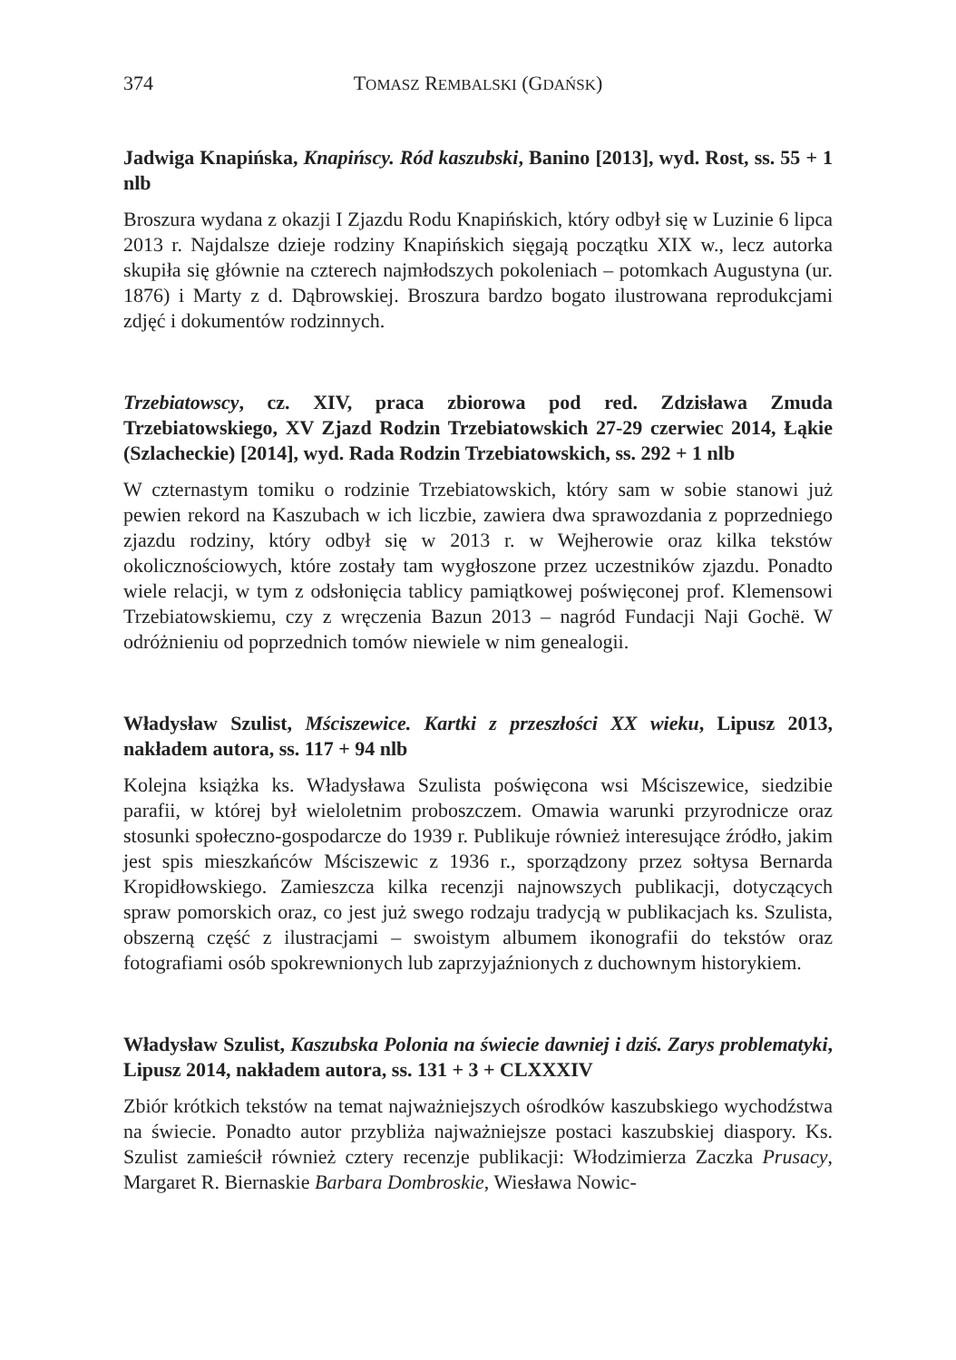374 TOMASZ REMBALSKI (GDAŃSK)
Jadwiga Knapińska, Knapińscy. Ród kaszubski, Banino [2013], wyd. Rost, ss. 55 + 1 nlb
Broszura wydana z okazji I Zjazdu Rodu Knapińskich, który odbył się w Luzinie 6 lipca 2013 r. Najdalsze dzieje rodziny Knapińskich sięgają początku XIX w., lecz autorka skupiła się głównie na czterech najmłodszych pokoleniach – potomkach Augustyna (ur. 1876) i Marty z d. Dąbrowskiej. Broszura bardzo bogato ilustrowana reprodukcjami zdjęć i dokumentów rodzinnych.
Trzebiatowscy, cz. XIV, praca zbiorowa pod red. Zdzisława Zmuda Trzebiatowskiego, XV Zjazd Rodzin Trzebiatowskich 27-29 czerwiec 2014, Łąkie (Szlacheckie) [2014], wyd. Rada Rodzin Trzebiatowskich, ss. 292 + 1 nlb
W czternastym tomiku o rodzinie Trzebiatowskich, który sam w sobie stanowi już pewien rekord na Kaszubach w ich liczbie, zawiera dwa sprawozdania z poprzedniego zjazdu rodziny, który odbył się w 2013 r. w Wejherowie oraz kilka tekstów okolicznościowych, które zostały tam wygłoszone przez uczestników zjazdu. Ponadto wiele relacji, w tym z odsłonięcia tablicy pamiątkowej poświęconej prof. Klemensowi Trzebiatowskiemu, czy z wręczenia Bazun 2013 – nagród Fundacji Naji Gochë. W odróżnieniu od poprzednich tomów niewiele w nim genealogii.
Władysław Szulist, Mściszewice. Kartki z przeszłości XX wieku, Lipusz 2013, nakładem autora, ss. 117 + 94 nlb
Kolejna książka ks. Władysława Szulista poświęcona wsi Mściszewice, siedzibie parafii, w której był wieloletnim proboszczem. Omawia warunki przyrodnicze oraz stosunki społeczno-gospodarcze do 1939 r. Publikuje również interesujące źródło, jakim jest spis mieszkańców Mściszewic z 1936 r., sporządzony przez sołtysa Bernarda Kropidłowskiego. Zamieszcza kilka recenzji najnowszych publikacji, dotyczących spraw pomorskich oraz, co jest już swego rodzaju tradycją w publikacjach ks. Szulista, obszerną część z ilustracjami – swoistym albumem ikonografii do tekstów oraz fotografiami osób spokrewnionych lub zaprzyjaźnionych z duchownym historykiem.
Władysław Szulist, Kaszubska Polonia na świecie dawniej i dziś. Zarys problematyki, Lipusz 2014, nakładem autora, ss. 131 + 3 + CLXXXIV
Zbiór krótkich tekstów na temat najważniejszych ośrodków kaszubskiego wychodźstwa na świecie. Ponadto autor przybliża najważniejsze postaci kaszubskiej diaspory. Ks. Szulist zamieścił również cztery recenzje publikacji: Włodzimierza Zaczka Prusacy, Margaret R. Biernaskie Barbara Dombroskie, Wiesława Nowic-